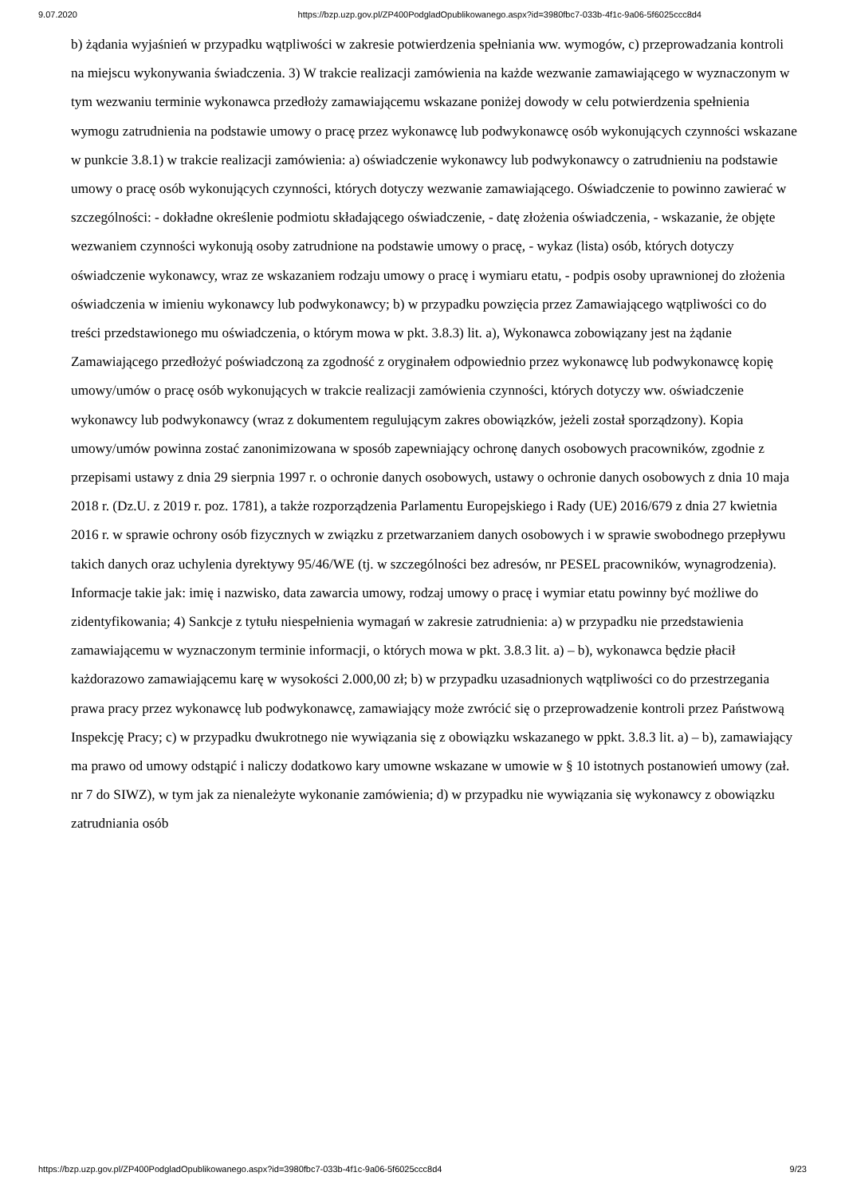9.07.2020 https://bzp.uzp.gov.pl/ZP400PodgladOpublikowanego.aspx?id=3980fbc7-033b-4f1c-9a06-5f6025ccc8d4
b) żądania wyjaśnień w przypadku wątpliwości w zakresie potwierdzenia spełniania ww. wymogów, c) przeprowadzania kontroli na miejscu wykonywania świadczenia. 3) W trakcie realizacji zamówienia na każde wezwanie zamawiającego w wyznaczonym w tym wezwaniu terminie wykonawca przedłoży zamawiającemu wskazane poniżej dowody w celu potwierdzenia spełnienia wymogu zatrudnienia na podstawie umowy o pracę przez wykonawcę lub podwykonawcę osób wykonujących czynności wskazane w punkcie 3.8.1) w trakcie realizacji zamówienia: a) oświadczenie wykonawcy lub podwykonawcy o zatrudnieniu na podstawie umowy o pracę osób wykonujących czynności, których dotyczy wezwanie zamawiającego. Oświadczenie to powinno zawierać w szczególności: - dokładne określenie podmiotu składającego oświadczenie, - datę złożenia oświadczenia, - wskazanie, że objęte wezwaniem czynności wykonują osoby zatrudnione na podstawie umowy o pracę, - wykaz (lista) osób, których dotyczy oświadczenie wykonawcy, wraz ze wskazaniem rodzaju umowy o pracę i wymiaru etatu, - podpis osoby uprawnionej do złożenia oświadczenia w imieniu wykonawcy lub podwykonawcy; b) w przypadku powzięcia przez Zamawiającego wątpliwości co do treści przedstawionego mu oświadczenia, o którym mowa w pkt. 3.8.3) lit. a), Wykonawca zobowiązany jest na żądanie Zamawiającego przedłożyć poświadczoną za zgodność z oryginałem odpowiednio przez wykonawcę lub podwykonawcę kopię umowy/umów o pracę osób wykonujących w trakcie realizacji zamówienia czynności, których dotyczy ww. oświadczenie wykonawcy lub podwykonawcy (wraz z dokumentem regulującym zakres obowiązków, jeżeli został sporządzony). Kopia umowy/umów powinna zostać zanonimizowana w sposób zapewniający ochronę danych osobowych pracowników, zgodnie z przepisami ustawy z dnia 29 sierpnia 1997 r. o ochronie danych osobowych, ustawy o ochronie danych osobowych z dnia 10 maja 2018 r. (Dz.U. z 2019 r. poz. 1781), a także rozporządzenia Parlamentu Europejskiego i Rady (UE) 2016/679 z dnia 27 kwietnia 2016 r. w sprawie ochrony osób fizycznych w związku z przetwarzaniem danych osobowych i w sprawie swobodnego przepływu takich danych oraz uchylenia dyrektywy 95/46/WE (tj. w szczególności bez adresów, nr PESEL pracowników, wynagrodzenia). Informacje takie jak: imię i nazwisko, data zawarcia umowy, rodzaj umowy o pracę i wymiar etatu powinny być możliwe do zidentyfikowania; 4) Sankcje z tytułu niespełnienia wymagań w zakresie zatrudnienia: a) w przypadku nie przedstawienia zamawiającemu w wyznaczonym terminie informacji, o których mowa w pkt. 3.8.3 lit. a) – b), wykonawca będzie płacił każdorazowo zamawiającemu karę w wysokości 2.000,00 zł; b) w przypadku uzasadnionych wątpliwości co do przestrzegania prawa pracy przez wykonawcę lub podwykonawcę, zamawiający może zwrócić się o przeprowadzenie kontroli przez Państwową Inspekcję Pracy; c) w przypadku dwukrotnego nie wywiązania się z obowiązku wskazanego w ppkt. 3.8.3 lit. a) – b), zamawiający ma prawo od umowy odstąpić i naliczy dodatkowo kary umowne wskazane w umowie w § 10 istotnych postanowień umowy (zał. nr 7 do SIWZ), w tym jak za nienależyte wykonanie zamówienia; d) w przypadku nie wywiązania się wykonawcy z obowiązku zatrudniania osób
https://bzp.uzp.gov.pl/ZP400PodgladOpublikowanego.aspx?id=3980fbc7-033b-4f1c-9a06-5f6025ccc8d4 9/23